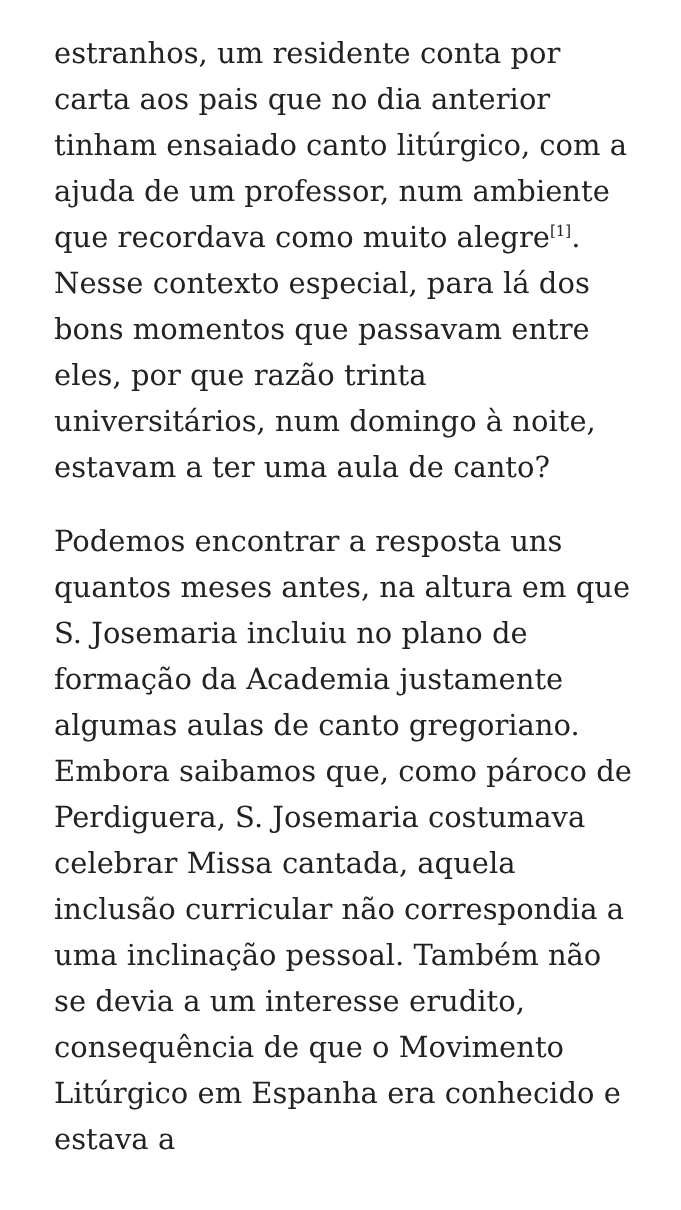estranhos, um residente conta por carta aos pais que no dia anterior tinham ensaiado canto litúrgico, com a ajuda de um professor, num ambiente que recordava como muito alegre<sup>[1]</sup>. Nesse contexto especial, para lá dos bons momentos que passavam entre eles, por que razão trinta universitários, num domingo à noite, estavam a ter uma aula de canto?
Podemos encontrar a resposta uns quantos meses antes, na altura em que S. Josemaria incluiu no plano de formação da Academia justamente algumas aulas de canto gregoriano. Embora saibamos que, como pároco de Perdiguera, S. Josemaria costumava celebrar Missa cantada, aquela inclusão curricular não correspondia a uma inclinação pessoal. Também não se devia a um interesse erudito, consequência de que o Movimento Litúrgico em Espanha era conhecido e estava a